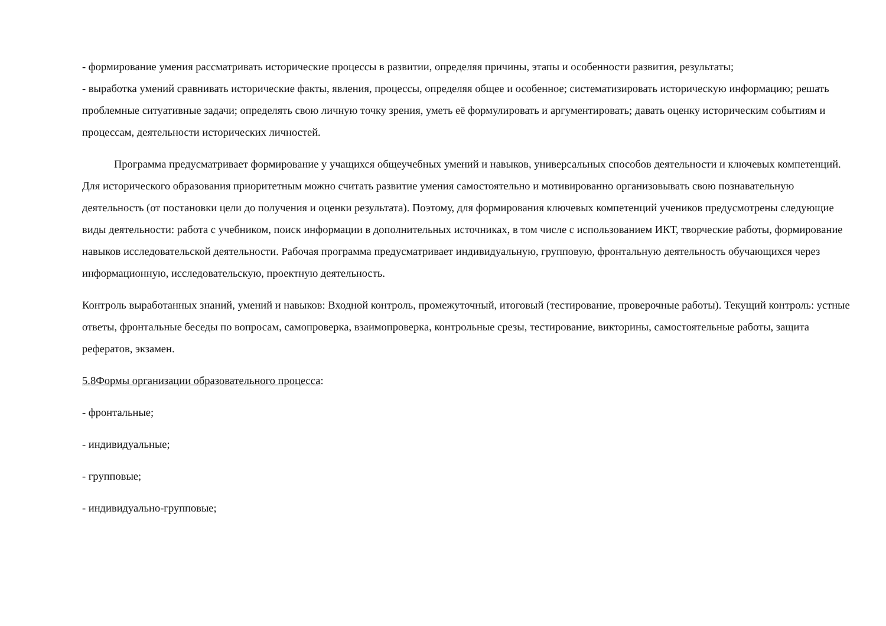- формирование умения рассматривать исторические процессы в развитии, определяя причины, этапы и особенности развития, результаты;
- выработка умений сравнивать исторические факты, явления, процессы, определяя общее и особенное; систематизировать историческую информацию; решать проблемные ситуативные задачи; определять свою личную точку зрения, уметь её формулировать и аргументировать; давать оценку историческим событиям и процессам, деятельности исторических личностей.
Программа предусматривает формирование у учащихся общеучебных умений и навыков, универсальных способов деятельности и ключевых компетенций. Для исторического образования приоритетным можно считать развитие умения самостоятельно и мотивированно организовывать свою познавательную деятельность (от постановки цели до получения и оценки результата). Поэтому, для формирования ключевых компетенций учеников предусмотрены следующие виды деятельности: работа с учебником, поиск информации в дополнительных источниках, в том числе с использованием ИКТ, творческие работы, формирование навыков исследовательской деятельности. Рабочая программа предусматривает индивидуальную, групповую, фронтальную деятельность обучающихся через информационную, исследовательскую, проектную деятельность.
Контроль выработанных знаний, умений и навыков: Входной контроль, промежуточный, итоговый (тестирование, проверочные работы). Текущий контроль: устные ответы, фронтальные беседы по вопросам, самопроверка, взаимопроверка, контрольные срезы, тестирование, викторины, самостоятельные работы, защита рефератов, экзамен.
5.8Формы организации образовательного процесса:
- фронтальные;
- индивидуальные;
- групповые;
- индивидуально-групповые;